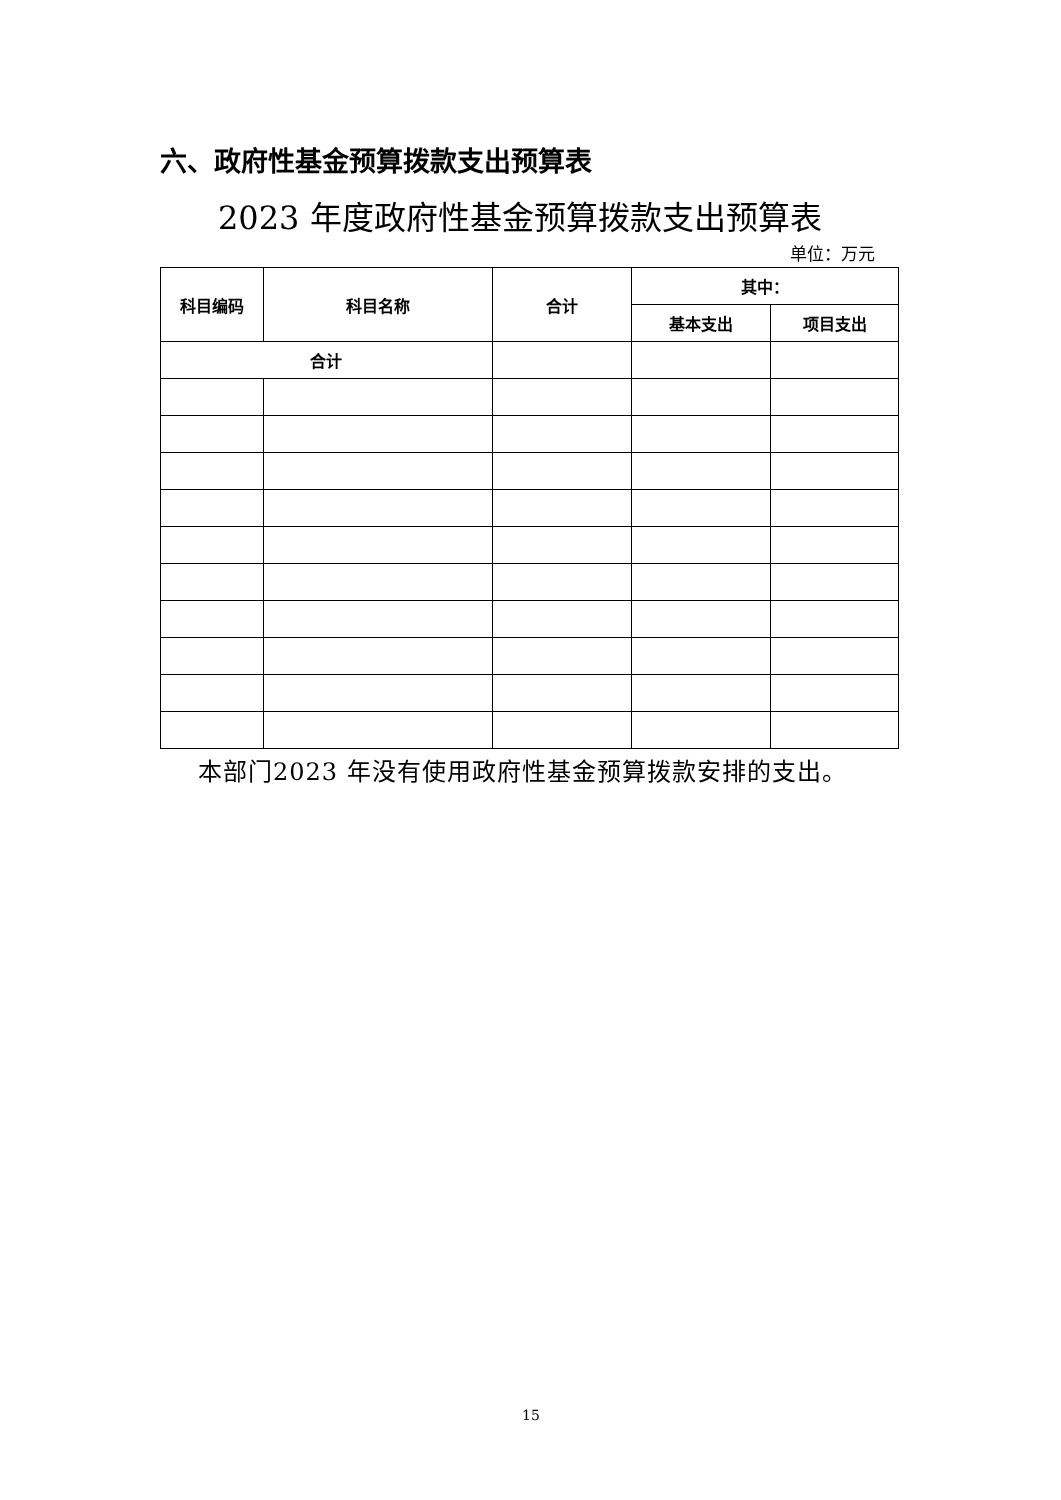六、政府性基金预算拨款支出预算表
2023 年度政府性基金预算拨款支出预算表
单位：万元
| 科目编码 | 科目名称 | 合计 | 其中： | |
| --- | --- | --- | --- | --- |
| | | | 基本支出 | 项目支出 |
| 合计 | | | | |
本部门2023 年没有使用政府性基金预算拨款安排的支出。
15